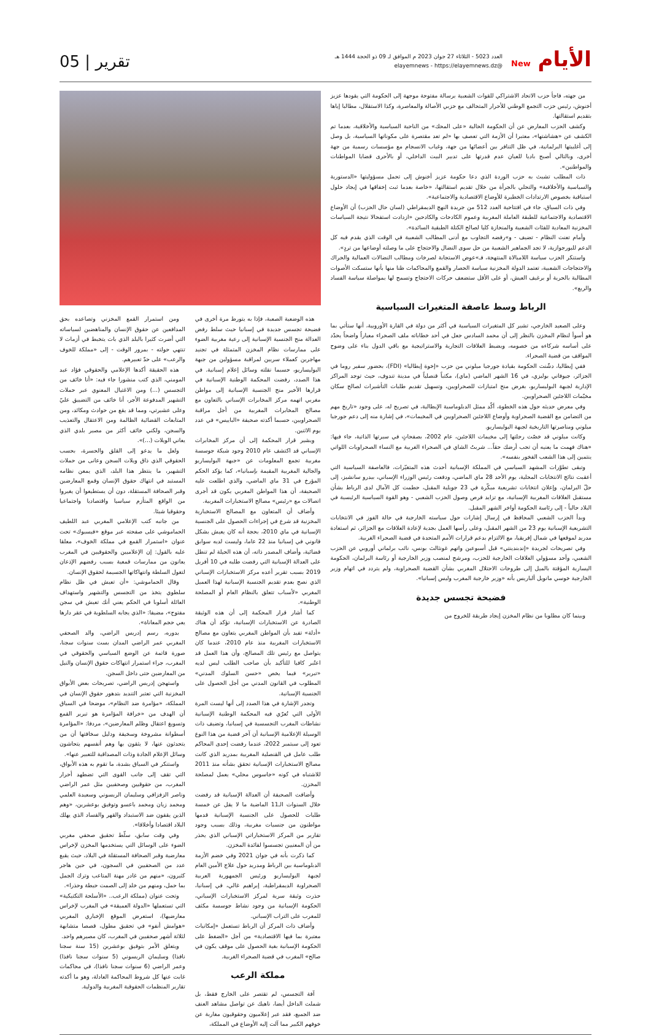الأيام New
العدد 5023 - الثلاثاء 27 جوان 2023 م الموافق لـ 09 ذو الحجة 1444 هـ
@elayemnews - https://elayemnews.dz
تقرير | 05
من جهته، فاجأ حزب الاتحاد الاشتراكي للقوات الشعبية برسالة مفتوحة موجهة إلى الحكومة التي يقودها عزيز أخنوش، رئيس حزب التجمع الوطني للأحرار المتحالف مع حزبي الأصالة والمعاصرة، وكذا الاستقلال، مطالبا إياها بتقديم استقالتها.
وكشف الحزب المعارض عن أن الحكومة الحالية «على المحك» من الناحية السياسية والأخلاقية، بعدما تم الكشف عن «هشاشتها»، معتبرا أن الأزمة التي تعصف بها «لم تعد مقتصرة على مكوناتها السياسية، بل وصل إلى أغلبيتها البرلمانية، في ظل التنافر بين أعضائها من جهة، وغياب الانسجام مع مؤسسات رسمية من جهة أخرى، وبالتالي أصبح باديا للعيان عدم قدرتها على تدبير البيت الداخلي، أو بالأحرى قضايا المواطنات والمواطنين».
ذات المطلب تشبث به حزب الوردة الذي دعا حكومة عزيز أخنوش إلى تحمل مسؤوليتها «الدستورية والسياسية والأخلاقية» والتحلي بالجرأة من خلال تقديم استقالتها، «خاصة بعدما ثبت إخفاقها في إيجاد حلول استباقية بخصوص الارتدادات الخطيرة للأوضاع الاقتصادية والاجتماعية».
وفي ذات السياق، جاء في افتتاحية العدد 512 من جريدة النهج الديمقراطي (لسان حال الحزب) أن الأوضاع الاقتصادية والاجتماعية للطبقة العاملة المغربية وعموم الكادحات والكادحين «ازدادت استفحالا نتيجة السياسات المخزنية المعادية للفئات الشعبية والمنحازة كليا لصالح الكتلة الطبقية السائدة».
وأمام تعنت النظام - تضيف - و»رفضه التجاوب مع أدنى المطالب الشعبية في الوقت الذي يقدم فيه كل الدعم للبورجوازية، لا تجد الجماهير الشعبية من حل سوى النضال والاحتجاج على ما وصلته أوضاعها من تردٍ».
واستنكر الحزب سياسة اللامبالاة المنتهجة، فـ»عوض الاستجابة لصرخات ومطالب النضالات العمالية والحراك والاحتجاجات الشعبية، تعتمد الدولة المخزنية سياسة الحصار والقمع والمحاكمات ظنا منها بأنها ستسكت الأصوات المطالبة بالحرية أو برغيف العيش، أو على الأقل ستضعف حركات الاحتجاج وتسمح لها بمواصلة سياسة الفساد والريع».
الرباط وسط عاصفة المتغيرات السياسية
وعلى الصعيد الخارجي، تشير كل المتغيرات السياسية في أكثر من دولة في القارة الأوروبية، أنها ستأتي بما هو أسوأ لنظام المخزن بالنظر إلى أن محمد السادس جعل في أحد خطاباته ملف الصحراء معياراً واضحاً يحدّد على أساسه شركاءه من خصومه، ويضبط العلاقات التجارية والاستراتيجية مع باقي الدول بناء على وضوح المواقف من قضية الصحراء.
ففي إيطاليا، دشّنت الحكومة بقيادة جورجيا ميلوني من حزب «إخوة إيطاليا» (FDI)، بحضور سفير روما في الجزائر، جيوفاني بوليزي، في 16 الشهر الماضي (ماي)، مكتباً قنصلياً في مدينة تندوف، حيث توجد المراكز الإدارية لجبهة البوليساريو، بغرض منح امتيازات للصحراويين، وتسهيل تقديم طلبات التأشيرات لصالح سكان مخيّمات اللاجئين الصحراويين.
وفي معرض حديثه حول هذه الخطوة، أكّد ممثل الدبلوماسية الإيطالية، في تصريح له، على وجود «تاريخ مهم من التضامن مع القضية الصحراوية وأوضاع اللاجئين الصحراويين في المخيمات»، في إشارة منه إلى دعم جورجيا ميلوني ومناصرتها التاريخية لجبهة البوليساريو.
وكانت ميلوني قد خصّت رحلتها إلى مخيمات اللاجئين، عام 2002، بصفحاتٍ في سيرتها الذاتية، جاء فيها: «هناك فهمت ما يعنيه أن تحب أرضك حقاً... شربتُ الشاي في الصحراء الغربية مع النساء الصحراويات اللواتي ينتمين إلى هذا الشعب الفخور بنفسه».
وتبقى تطوّرات المشهد السياسي في المملكة الإسبانية أحدث هذه المتغيّرات، فالعاصفة السياسية التي أعقبت نتائج الانتخابات المحلية، يوم الأحد 28 ماي الماضي، ودفعت رئيس الوزراء الإسباني، بيدرو سانشيز، إلى حلّ البرلمان، وإعلان انتخابات تشريعية مبكّرة في 23 جويلية المقبل، حطمت كل الآمال لدى الرباط بشأن مستقبل العلاقات المغربية الإسبانية، مع تزايد فرص وصول الحزب الشعبي - وهو القوة السياسية الرئيسية في البلاد حالياً - إلى رئاسة الحكومة أواخر الشهر المقبل.
وبدأ الحزب الشعبي المحافظ في إرسال إشارات حول سياسته الخارجية في حالة الفوز في الانتخابات التشريعية الإسبانية يوم 23 من الشهر المقبل، وعلى رأسها العمل بجدية لإعادة العلاقات مع الجزائر، ثم استعادة مدريد لموقعها في شمال إفريقيا، مع الالتزام بدعم قرارات الأمم المتحدة في قضية الصحراء الغربية.
وفي تصريحات لجريدة «إندبندينتي» قبل أسبوعين واتهم غونثالث بونس، نائب برلماني أوروبي عن الحزب الشعبي، وأحد مسؤولي العلاقات الخارجية للحزب، ومرشح لمنصب وزير الخارجية أو رئاسة البرلمان، الحكومة اليسارية المؤقتة بالميل إلى طروحات الاحتلال المغربي بشأن القضية الصحراوية، ولم يتردد في اتهام وزير الخارجية خوسي مانويل ألباريس بأنه «وزير خارجية المغرب وليس إسبانيا».
فضيحة تجسس جديدة
وبينما كان مطلوبا من نظام المخزن إيجاد طريقة للخروج من
هذه الوضعية الصعبة، فإذا به يتورط مرة أخرى في فضيحة تجسس جديدة في إسبانيا حيث سلط رفض العدالة منح الجنسية الإسبانية إلى رعية مغربية الضوء على ممارسات نظام المخزن المتمثلة في تجنيد مهاجرين كعملاء سريين لمراقبة مسؤولين من جبهة البوليساريو، حسبما نقلته وسائل إعلام إسبانية. في هذا الصدد، رفضت المحكمة الوطنية الإسبانية في قرارها الأخير منح الجنسية الإسبانية إلى مواطن مغربي اتهمه مركز المخابرات الإسباني بالتعاون مع مصالح المخابرات المغربية من أجل مراقبة الصحراويين، حسبما أكدته صحيفة «الباييس» في عدد يوم الاثنين.
ويشير قرار المحكمة إلى أن مركز المخابرات الإسباني قد اكتشف عام 2010 وجود شبكة جوسسة مغربية تجمع المعلومات عن «جبهة البوليساريو والجالية المغربية المقيمة بإسبانيا»، كما يؤكد الحكم المؤرخ في 31 ماي الماضي، والذي اطلعت عليه الصحيفة، أن هذا المواطن المغربي يكون قد أجرى اتصالات مع «رئيس» مصالح الاستخبارات المغربية.
وأضاف أن المتعاون مع المصالح الاستخبارية المخزنية قد شرع في إجراءات الحصول على الجنسية الإسبانية في ماي 2010، بحجة أنه كان يعيش بشكل قانوني في إسبانيا منذ 22 عاما، وليست لديه سوابق قضائية، وأضاف المصدر ذاته، أن هذه الحيلة لم تنطل على العدالة الإسبانية التي رفضت طلبه في 10 أفريل 2019 بسبب تقرير أعده مركز الاستخبارات الإسباني الذي نصح بعدم تقديم الجنسية الإسبانية لهذا العميل المغربي «لأسباب تتعلق بالنظام العام أو المصلحة الوطنية».
كما أشار قرار المحكمة إلى أن هذه الوثيقة الصادرة عن الاستخبارات الإسبانية، تؤكد أن هناك «أدلة» تفيد بأن المواطن المغربي يتعاون مع مصالح الاستخبارات المغربية منذ عام 2010، عندما كان يتواصل مع رئيس تلك المصالح، وأن هذا العمل قد اعتُبر كافيا للتأكيد بأن صاحب الطلب ليس لديه «تبرير» فيما يخص «حسن السلوك المدني» المطلوب في القانون المدني من أجل الحصول على الجنسية الإسبانية.
وتجدر الإشارة في هذا الصدد إلى أنها ليست المرة الأولى التي تُعرّي فيه المحكمة الوطنية الإسبانية نشاطات المغرب التجسسية في إسبانيا، وتضيف ذات الوسيلة الإعلامية الإسبانية أن آخر قضية من هذا النوع تعود إلى سبتمبر 2022، عندما رفضت إحدى المحاكم طلب عامل في القنصلية المغربية بمدريد الذي كانت مصالح الاستخبارات الإسبانية تحقق بشأنه منذ 2011 للاشتباه في كونه «جاسوس محلي» يعمل لمصلحة المخزن.
وأضافت الصحيفة أن العدالة الإسبانية قد رفضت خلال السنوات الـ11 الماضية ما لا يقل عن خمسة طلبات للحصول على الجنسية الإسبانية قدمها مواطنون من جنسيات مغربية، وذلك بسبب وجود تقارير من المركز الاستخباراتي الإسباني الذي يحذر من أن المعنيين تجسسوا لفائدة المخزن.
كما ذكرت بأنه في جوان 2021 وفي خضم الأزمة الدبلوماسية بين الرباط ومدريد حول علاج الأمين العام لجبهة البوليساريو ورئيس الجمهورية العربية الصحراوية الديمقراطية، إبراهيم غالي، في إسبانيا، حذرت وثيقة سرية لمركز الاستخبارات الإسباني، الحكومة الإسبانية من وجود نشاط جوسسة مكثف للمغرب على التراب الإسباني.
وأضاف ذات المركز أن الرباط تستعمل «إمكانيات معتبرة بما فيها الاقتصادية» من أجل «الضغط على الحكومة الإسبانية بغية الحصول على موقف يكون في صالح» المغرب في قضية الصحراء الغربية.
مملكة الرعب
آفة التجسس، لم تقتصر على الخارج فقط، بل شملت الداخل أيضا، ناهيك عن تواصل مشاهد العنف ضد الجميع، فقد عبر إعلاميون وحقوقيون مغاربة عن خوفهم الكبير مما آلت إليه الأوضاع في المملكة،
ومن استمرار القمع المخزني وتصاعده بحق المدافعين عن حقوق الإنسان والمناهضين لسياساته التي أضرت كثيرا بالبلد الذي بات يتخبط في أزمات لا تنتهي حولته - بمرور الوقت - إلى «مملكة للخوف والرعب» على حدّ تعبيرهم.
هذه الحقيقة أكدها الإعلامي والحقوقي فؤاد عبد المومني، الذي كتب منشورا جاء فيه: «أنا خائف من التجسس (...) ومن الاغتيال المعنوي عبر حملات التشهير المدفوعة الأجر، أنا خائف من التضييق عليّ وعلى عشيرتي، ومما قد يقع من حوادث ومكائد، ومن المتابعات القضائية الظالمة ومن الاعتقال والتعذيب والسجن، ولكني خائف أكثر من مصير بلدي الذي يعاني الويلات (...)».
ولعل ما يدعو إلى القلق والحسرة، بحسب الحقوقي الذي ذاق ويلات السجن وعانى من حملات التشهير، ما ينتظر هذا البلد، الذي يمعن نظامه المستبد في انتهاك حقوق الإنسان وقمع المعارضين وقبر الصحافة المستقلة، دون أن يستطيعوا أن يغيروا من الواقع المتأزم سياسيا واقتصاديا واجتماعيا وحقوقيا شيئا.
من جانبه كتب الإعلامي المغربي عبد اللطيف الحماموشي على صفحته عبر موقع «فيسبوك» تحت عنوان «استمرار القمع في مملكة الخوف»، معلقا عليه بالقول: إن الإعلاميين والحقوقيين في المغرب يعانون من ممارسات قمعية بسبب رفضهم الإذعان لتغول السلطة وانتهاكاتها الجسيمة لحقوق الإنسان.
وقال الحماموشي: «أن تعيش في ظل نظام سلطوي يتخذ من التجسس والتشهير واستهداف العائلة أسلوبا في الحكم يعني أنك تعيش في سجن مفتوح»، مضيفا: «الذي يجابه السلطوية في عقر دارها يعي حجم المعاناة».
بدوره، رسم إدريس الراضي، والد الصحفي المغربي عمر الراضي المدان بست سنوات سجنا، صورة قاتمة عن الوضع السياسي والحقوقي في المغرب، جراء استمرار انتهاكات حقوق الإنسان والنيل من المعارضين حتى داخل السجن.
واستهجن إدريس الراضي، تصريحات بعض الأبواق المخزنية التي تعتبر التنديد بتدهور حقوق الإنسان في المملكة، «مؤامرة ضد النظام»، موضحا في السياق أن الهدف من «خرافة المؤامرة هو تبرير القمع وتسويغ اعتقال وظلم المعارضين»، مردفا: «المؤامرة أسطوانة مشروخة وسخيفة ودليل سخافتها أن من يتحدثون عنها، لا يثقون بها وهم أنفسهم يتحاشون وسائل الإعلام الجادة وذات المصداقية للتعبير عنها».
واستنكر في السياق بشدة، ما تقوم به هذه الأبواق، التي تقف إلى جانب القوى التي تضطهد أحرار المغرب، من حقوقيين وصحفيين مثل عمر الراضي وناصر الزفزافي وسليمان الريسوني وسعيدة العلمي ومحمد زيان ومحمد باعسو وتوفيق بوعشرين، «وهم الذين يقفون ضد الاستبداد والقهر والفساد الذي يهلك البلاد اقتصادا وأخلاقا».
وفي وقت سابق، سلّط تحقيق صحفي مغربي الضوء على الوسائل التي يستخدمها المخزن لإخراس معارضية وقبر الصحافة المستقلة في البلاد، حيث يقبع عدد من الصحفيين في السجون، في حين هاجر كثيرون، «منهم من غادر مهنة المتاعب وترك الجمل بما حمل، ومنهم من خلد إلى الصمت حيطة وحذرا».
وتحت عنوان (مملكة الرعب.. «الأسلحة التكتيكية» التي تستعملها «الدولة العميقة» في المغرب لإخراس معارضيها)، استعرض الموقع الإخباري المغربي «هوامش أنفو» في تحقيق مطول، قصصا متشابهة لثلاثة أشهر صحفيين في المغرب، كان مصيرهم واحد.
ويتعلق الأمر بتوفيق بوعشرين (15 سنة سجنا نافذا) وسليمان الريسوني (5 سنوات سجنا نافذا) وعمر الراضي (6 سنوات سجنا نافذا)، في محاكمات غابت عنها كل شروط المحاكمة العادلة، وهو ما أكدته تقارير المنظمات الحقوقية المغربية والدولية.